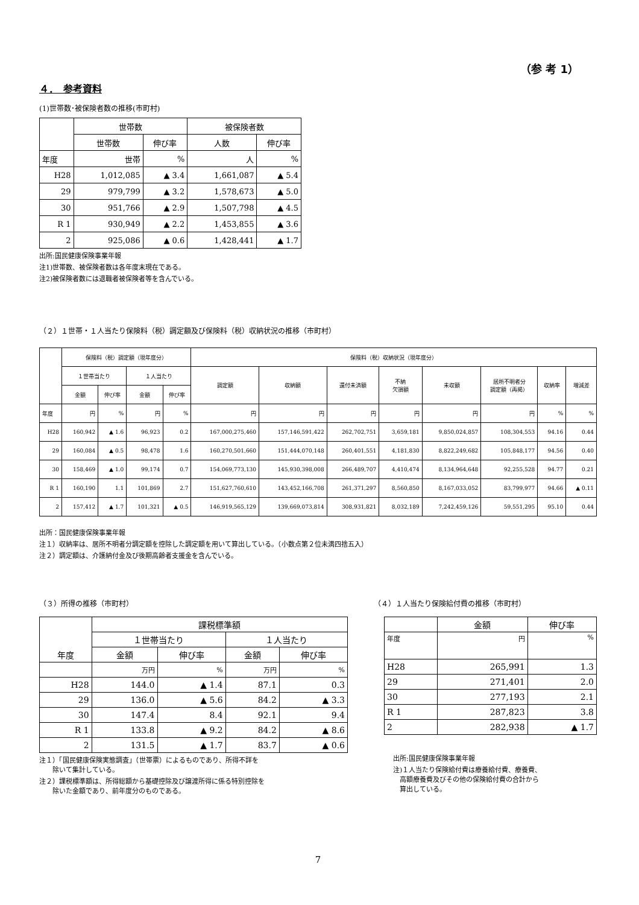（参 考 1）
４．　参考資料
(1)世帯数･被保険者数の推移(市町村)
| | 世帯数 | | 被保険者数 | |
| --- | --- | --- | --- | --- |
| | 世帯数 | 伸び率 | 人数 | 伸び率 |
| 年度 | 世帯 | % | 人 | % |
| H28 | 1,012,085 | ▲ 3.4 | 1,661,087 | ▲ 5.4 |
| 29 | 979,799 | ▲ 3.2 | 1,578,673 | ▲ 5.0 |
| 30 | 951,766 | ▲ 2.9 | 1,507,798 | ▲ 4.5 |
| R 1 | 930,949 | ▲ 2.2 | 1,453,855 | ▲ 3.6 |
| 2 | 925,086 | ▲ 0.6 | 1,428,441 | ▲ 1.7 |
出所:国民健康保険事業年報
注1)世帯数、被保険者数は各年度末現在である。
注2)被保険者数には退職者被保険者等を含んでいる。
（２）１世帯・１人当たり保険料（税）調定額及び保険料（税）収納状況の推移（市町村）
| | 保険料（税）調定額（現年度分） | | | | 保険料（税）収納状況（現年度分） | | | | | | | |
| --- | --- | --- | --- | --- | --- | --- | --- | --- | --- | --- | --- | --- |
| | １世帯当たり | | １人当たり | | 調定額 | 収納額 | 還付未済額 | 不納 欠損額 | 未収額 | 居所不明者分 調定額（再掲） | 収納率 | 増減差 |
| | 金額 | 伸び率 | 金額 | 伸び率 | | | | | | | | |
| 年度 | 円 | % | 円 | % | 円 | 円 | 円 | 円 | 円 | 円 | % | % |
| H28 | 160,942 | ▲ 1.6 | 96,923 | 0.2 | 167,000,275,460 | 157,146,591,422 | 262,702,751 | 3,659,181 | 9,850,024,857 | 108,304,553 | 94.16 | 0.44 |
| 29 | 160,084 | ▲ 0.5 | 98,478 | 1.6 | 160,270,501,660 | 151,444,070,148 | 260,401,551 | 4,181,830 | 8,822,249,682 | 105,848,177 | 94.56 | 0.40 |
| 30 | 158,469 | ▲ 1.0 | 99,174 | 0.7 | 154,069,773,130 | 145,930,398,008 | 266,489,707 | 4,410,474 | 8,134,964,648 | 92,255,528 | 94.77 | 0.21 |
| R 1 | 160,190 | 1.1 | 101,869 | 2.7 | 151,627,760,610 | 143,452,166,708 | 261,371,297 | 8,560,850 | 8,167,033,052 | 83,799,977 | 94.66 | ▲ 0.11 |
| 2 | 157,412 | ▲ 1.7 | 101,321 | ▲ 0.5 | 146,919,565,129 | 139,669,073,814 | 308,931,821 | 8,032,189 | 7,242,459,126 | 59,551,295 | 95.10 | 0.44 |
出所：国民健康保険事業年報
注１）収納率は、居所不明者分調定額を控除した調定額を用いて算出している。（小数点第２位未満四捨五入）
注２）調定額は、介護納付金及び後期高齢者支援金を含んでいる。
（３）所得の推移（市町村）
| 年度 | 課税標準額 | | | |
| --- | --- | --- | --- | --- |
| | １世帯当たり | | １人当たり | |
| | 金額 | 伸び率 | 金額 | 伸び率 |
| | 万円 | % | 万円 | % |
| H28 | 144.0 | ▲ 1.4 | 87.1 | 0.3 |
| 29 | 136.0 | ▲ 5.6 | 84.2 | ▲ 3.3 |
| 30 | 147.4 | 8.4 | 92.1 | 9.4 |
| R 1 | 133.8 | ▲ 9.2 | 84.2 | ▲ 8.6 |
| 2 | 131.5 | ▲ 1.7 | 83.7 | ▲ 0.6 |
注１）「国民健康保険実態調査」（世帯票）によるものであり、所得不詳を
　　除いて集計している。
注２）課税標準額は、所得総額から基礎控除及び譲渡所得に係る特別控除を
　　除いた金額であり、前年度分のものである。
（４）１人当たり保険給付費の推移（市町村）
| | 金額 | 伸び率 |
| --- | --- | --- |
| 年度 | 円 | % |
| H28 | 265,991 | 1.3 |
| 29 | 271,401 | 2.0 |
| 30 | 277,193 | 2.1 |
| R 1 | 287,823 | 3.8 |
| 2 | 282,938 | ▲ 1.7 |
出所:国民健康保険事業年報
注)１人当たり保険給付費は療養給付費、療養費、
　高額療養費及びその他の保険給付費の合計から
　算出している。
7